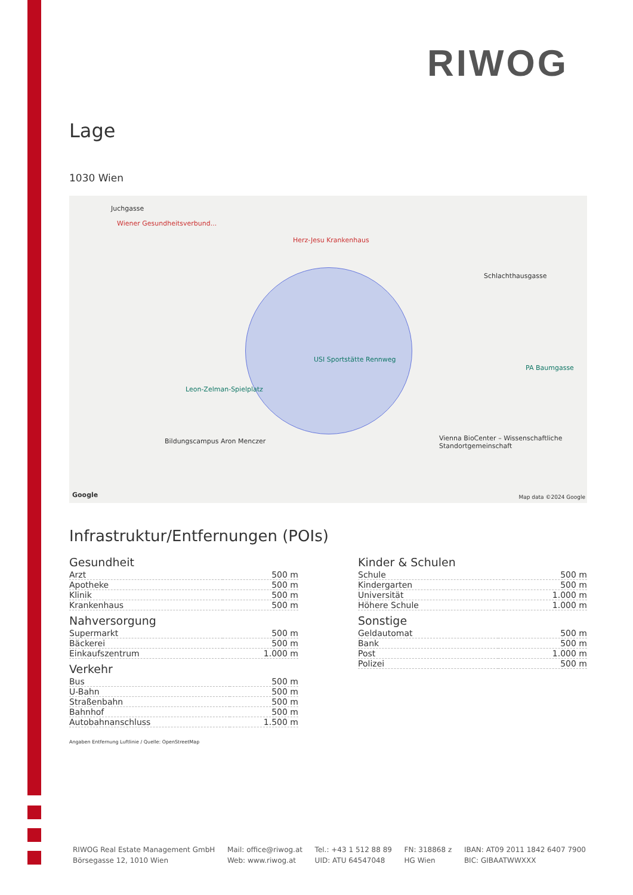RIWOG
Lage
1030 Wien
Juchgasse
Wiener Gesundheitsverbund...
Herz-Jesu Krankenhaus
Schlachthausgasse
USI Sportstätte Rennweg
Leon-Zelman-Spielplatz
PA Baumgasse
Bildungscampus Aron Menczer Vienna BioCenter – Wissenschaftliche Standortgemeinschaft
Google Map data ©2024 Google
Infrastruktur/Entfernungen (POIs)
Gesundheit
| Arzt | 500 m |
| Apotheke | 500 m |
| Klinik | 500 m |
| Krankenhaus | 500 m |
Nahversorgung
| Supermarkt | 500 m |
| Bäckerei | 500 m |
| Einkaufszentrum | 1.000 m |
Verkehr
| Bus | 500 m |
| U-Bahn | 500 m |
| Straßenbahn | 500 m |
| Bahnhof | 500 m |
| Autobahnanschluss | 1.500 m |
Kinder & Schulen
| Schule | 500 m |
| Kindergarten | 500 m |
| Universität | 1.000 m |
| Höhere Schule | 1.000 m |
Sonstige
| Geldautomat | 500 m |
| Bank | 500 m |
| Post | 1.000 m |
| Polizei | 500 m |
Angaben Entfernung Luftlinie / Quelle: OpenStreetMap
RIWOG Real Estate Management GmbH
Börsegasse 12, 1010 Wien
Mail: office@riwog.at
Web: www.riwog.at
Tel.: +43 1 512 88 89
UID: ATU 64547048
FN: 318868 z
HG Wien
IBAN: AT09 2011 1842 6407 7900
BIC: GIBAATWWXXX